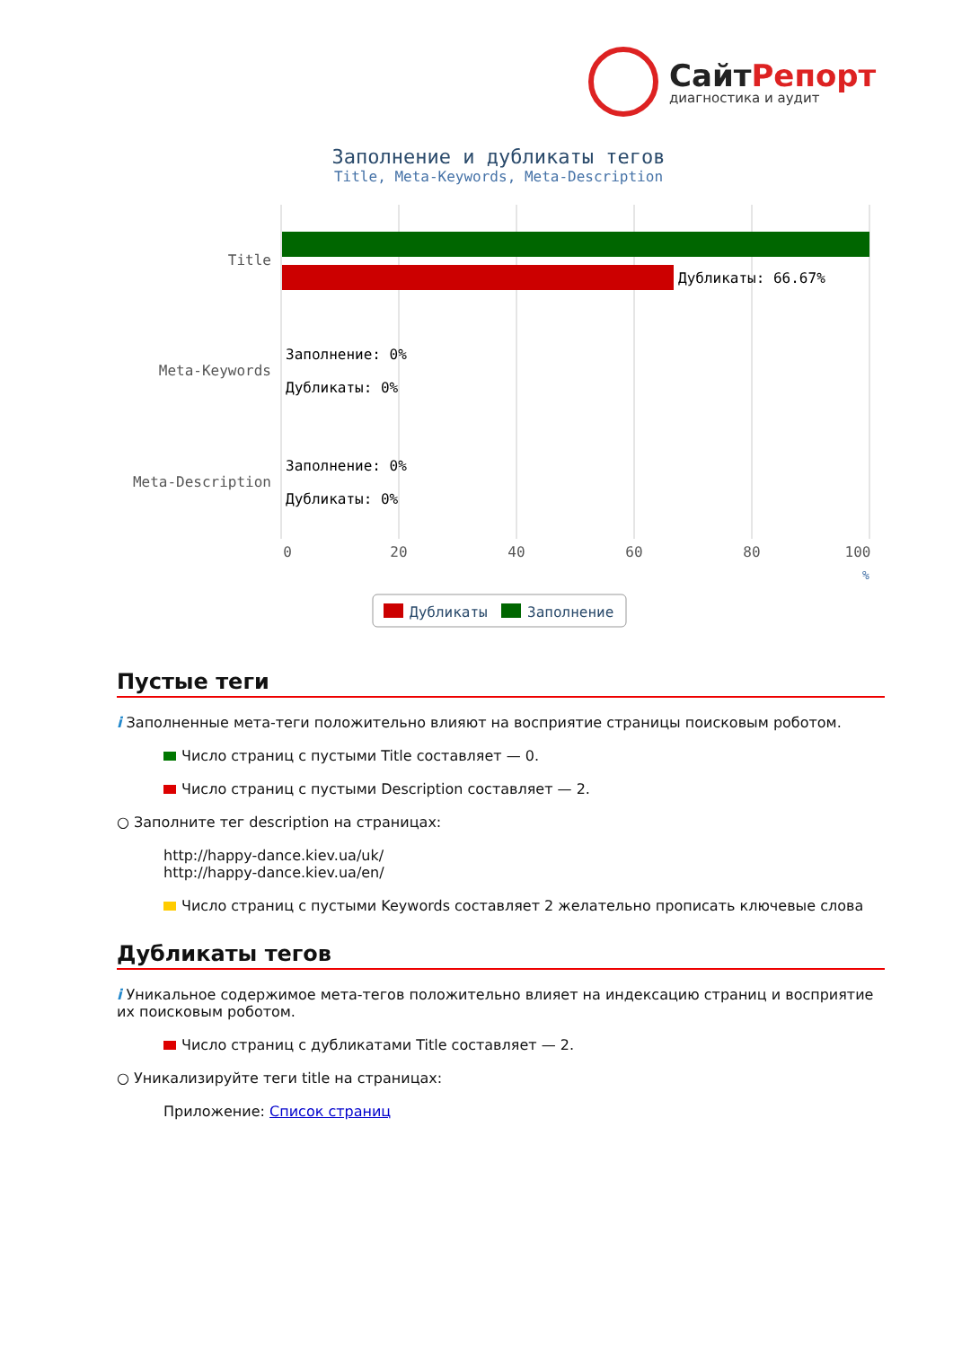СайтРепорт
диагностика и аудит
Заполнение и дубликаты тегов
Title, Meta-Keywords, Meta-Description
Дубликаты: 66.67%
Title
Meta-Keywords
Meta-Description
Заполнение: 0%
Дубликаты: 0%
Заполнение: 0%
Дубликаты: 0%
0
20
40
60
80
100
%
Дубликаты
Заполнение
Пустые теги
i Заполненные мета-теги положительно влияют на восприятие страницы поисковым роботом.
Число страниц с пустыми Title составляет — 0.
Число страниц с пустыми Description составляет — 2.
○ Заполните тег description на страницах:
http://happy-dance.kiev.ua/uk/
http://happy-dance.kiev.ua/en/
Число страниц с пустыми Keywords составляет 2 желательно прописать ключевые слова
Дубликаты тегов
i Уникальное содержимое мета-тегов положительно влияет на индексацию страниц и восприятие их поисковым роботом.
Число страниц с дубликатами Title составляет — 2.
○ Уникализируйте теги title на страницах:
Приложение: Список страниц